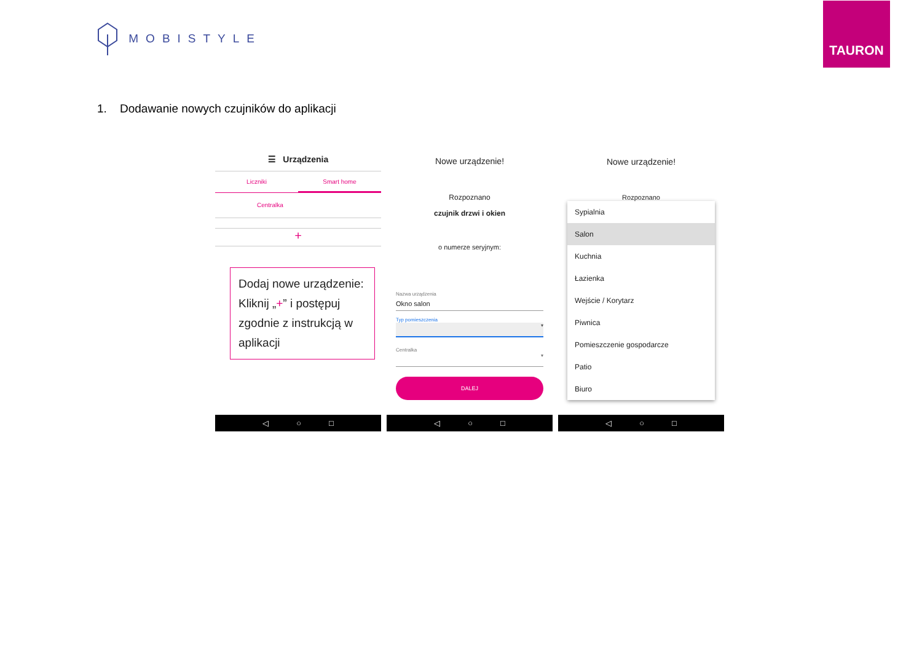MOBISTYLE
TAURON
1. Dodawanie nowych czujników do aplikacji
☰ Urządzenia
Liczniki Smart home
Centralka
+
Dodaj nowe urządzenie:
Kliknij „+” i postępuj zgodnie z instrukcją w aplikacji
◁ ○ □
Nowe urządzenie!
Rozpoznano
czujnik drzwi i okien
o numerze seryjnym:
Nazwa urządzenia
Okno salon
Typ pomieszczenia
▾
Centralka
▾
DALEJ
◁ ○ □
Nowe urządzenie!
Rozpoznano
Sypialnia
Salon
Kuchnia
Łazienka
Wejście / Korytarz
Piwnica
Pomieszczenie gospodarcze
Patio
Biuro
◁ ○ □